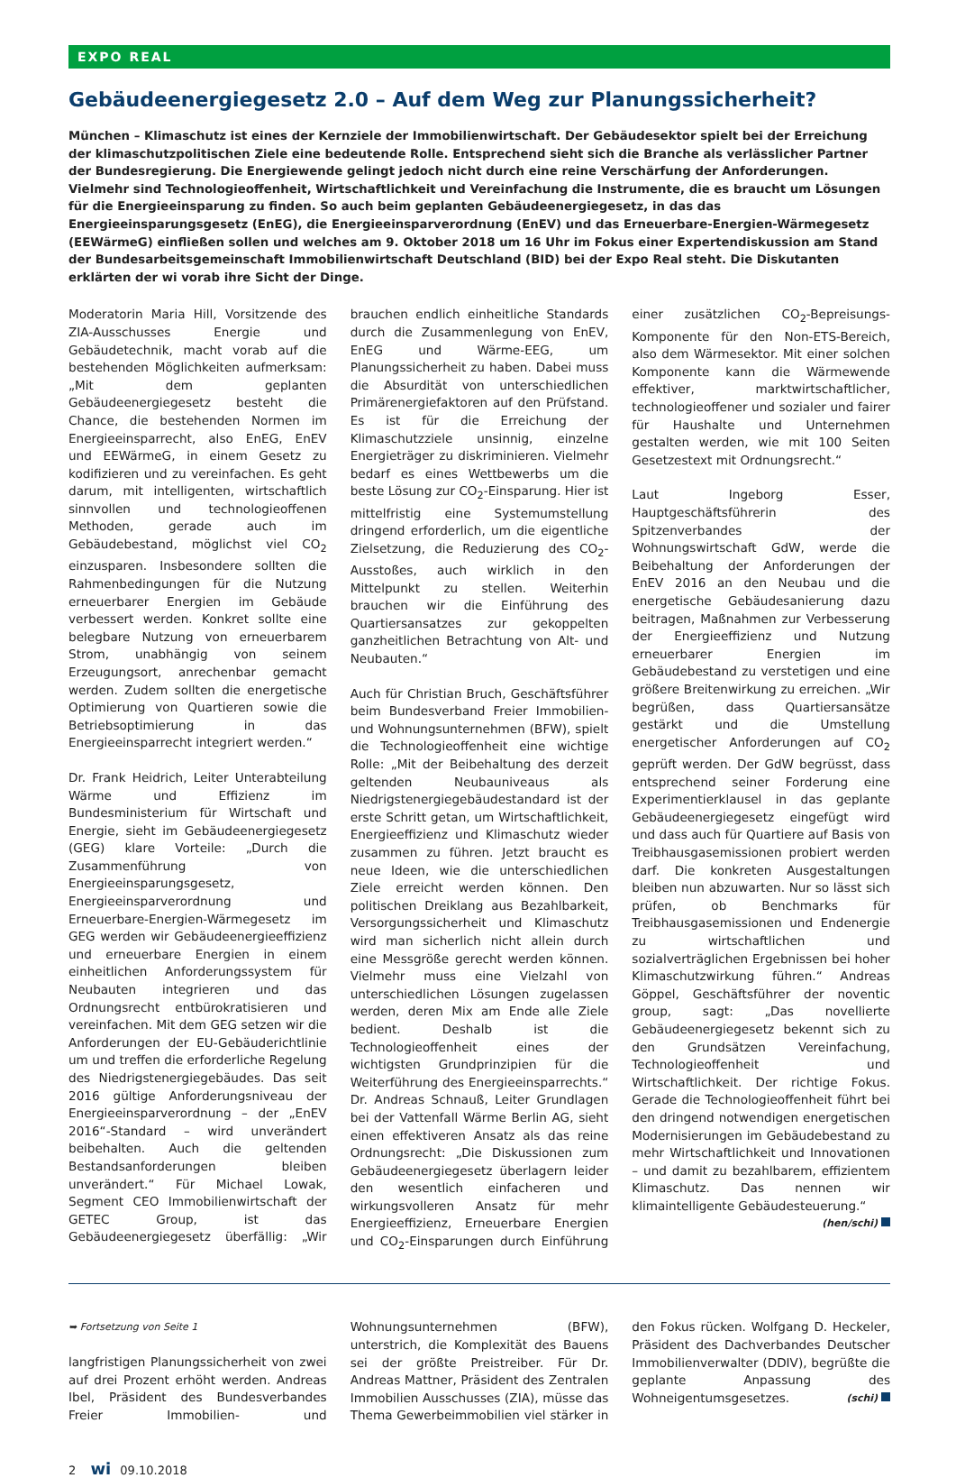EXPO REAL
Gebäudeenergiegesetz 2.0 – Auf dem Weg zur Planungssicherheit?
München – Klimaschutz ist eines der Kernziele der Immobilienwirtschaft. Der Gebäudesektor spielt bei der Erreichung der klimaschutzpolitischen Ziele eine bedeutende Rolle. Entsprechend sieht sich die Branche als verlässlicher Partner der Bundesregierung. Die Energiewende gelingt jedoch nicht durch eine reine Verschärfung der Anforderungen. Vielmehr sind Technologieoffenheit, Wirtschaftlichkeit und Vereinfachung die Instrumente, die es braucht um Lösungen für die Energieeinsparung zu finden. So auch beim geplanten Gebäudeenergiegesetz, in das das Energieeinsparungsgesetz (EnEG), die Energieeinsparverordnung (EnEV) und das Erneuerbare-Energien-Wärmegesetz (EEWärmeG) einfließen sollen und welches am 9. Oktober 2018 um 16 Uhr im Fokus einer Expertendiskussion am Stand der Bundesarbeitsgemeinschaft Immobilienwirtschaft Deutschland (BID) bei der Expo Real steht. Die Diskutanten erklärten der wi vorab ihre Sicht der Dinge.
Moderatorin Maria Hill, Vorsitzende des ZIA-Ausschusses Energie und Gebäudetechnik, macht vorab auf die bestehenden Möglichkeiten aufmerksam: „Mit dem geplanten Gebäudeenergiegesetz besteht die Chance, die bestehenden Normen im Energieeinsparrecht, also EnEG, EnEV und EEWärmeG, in einem Gesetz zu kodifizieren und zu vereinfachen. Es geht darum, mit intelligenten, wirtschaftlich sinnvollen und technologieoffenen Methoden, gerade auch im Gebäudebestand, möglichst viel CO<sub>2</sub> einzusparen. Insbesondere sollten die Rahmenbedingungen für die Nutzung erneuerbarer Energien im Gebäude verbessert werden. Konkret sollte eine belegbare Nutzung von erneuerbarem Strom, unabhängig von seinem Erzeugungsort, anrechenbar gemacht werden. Zudem sollten die energetische Optimierung von Quartieren sowie die Betriebsoptimierung in das Energieeinsparrecht integriert werden.“
Dr. Frank Heidrich, Leiter Unterabteilung Wärme und Effizienz im Bundesministerium für Wirtschaft und Energie, sieht im Gebäudeenergiegesetz (GEG) klare Vorteile: „Durch die Zusammenführung von Energieeinsparungsgesetz, Energieeinsparverordnung und Erneuerbare-Energien-Wärmegesetz im GEG werden wir Gebäudeenergieeffizienz und erneuerbare Energien in einem einheitlichen Anforderungssystem für Neubauten integrieren und das Ordnungsrecht entbürokratisieren und vereinfachen. Mit dem GEG setzen wir die Anforderungen der EU-Gebäuderichtlinie um und treffen die erforderliche Regelung des Niedrigstenergiegebäudes. Das seit 2016 gültige Anforderungsniveau der Energieeinsparverordnung – der „EnEV 2016“-Standard – wird unverändert beibehalten. Auch die geltenden Bestandsanforderungen bleiben unverändert.“ Für Michael Lowak, Segment CEO Immobilienwirtschaft der GETEC Group, ist das Gebäudeenergiegesetz überfällig: „Wir brauchen endlich einheitliche Standards durch die Zusammenlegung von EnEV, EnEG und Wärme-EEG, um Planungssicherheit zu haben. Dabei muss die Absurdität von unterschiedlichen Primärenergiefaktoren auf den Prüfstand. Es ist für die Erreichung der Klimaschutzziele unsinnig, einzelne Energieträger zu diskriminieren. Vielmehr bedarf es eines Wettbewerbs um die beste Lösung zur CO<sub>2</sub>-Einsparung. Hier ist mittelfristig eine Systemumstellung dringend erforderlich, um die eigentliche Zielsetzung, die Reduzierung des CO<sub>2</sub>-Ausstoßes, auch wirklich in den Mittelpunkt zu stellen. Weiterhin brauchen wir die Einführung des Quartiersansatzes zur gekoppelten ganzheitlichen Betrachtung von Alt- und Neubauten.“
Auch für Christian Bruch, Geschäftsführer beim Bundesverband Freier Immobilien- und Wohnungsunternehmen (BFW), spielt die Technologieoffenheit eine wichtige Rolle: „Mit der Beibehaltung des derzeit geltenden Neubauniveaus als Niedrigstenergiegebäudestandard ist der erste Schritt getan, um Wirtschaftlichkeit, Energieeffizienz und Klimaschutz wieder zusammen zu führen. Jetzt braucht es neue Ideen, wie die unterschiedlichen Ziele erreicht werden können. Den politischen Dreiklang aus Bezahlbarkeit, Versorgungssicherheit und Klimaschutz wird man sicherlich nicht allein durch eine Messgröße gerecht werden können. Vielmehr muss eine Vielzahl von unterschiedlichen Lösungen zugelassen werden, deren Mix am Ende alle Ziele bedient. Deshalb ist die Technologieoffenheit eines der wichtigsten Grundprinzipien für die Weiterführung des Energieeinsparrechts.“ Dr. Andreas Schnauß, Leiter Grundlagen bei der Vattenfall Wärme Berlin AG, sieht einen effektiveren Ansatz als das reine Ordnungsrecht: „Die Diskussionen zum Gebäudeenergiegesetz überlagern leider den wesentlich einfacheren und wirkungsvolleren Ansatz für mehr Energieeffizienz, Erneuerbare Energien und CO<sub>2</sub>-Einsparungen durch Einführung einer zusätzlichen CO<sub>2</sub>-Bepreisungs-Komponente für den Non-ETS-Bereich, also dem Wärmesektor. Mit einer solchen Komponente kann die Wärmewende effektiver, marktwirtschaftlicher, technologieoffener und sozialer und fairer für Haushalte und Unternehmen gestalten werden, wie mit 100 Seiten Gesetzestext mit Ordnungsrecht.“
Laut Ingeborg Esser, Hauptgeschäftsführerin des Spitzenverbandes der Wohnungswirtschaft GdW, werde die Beibehaltung der Anforderungen der EnEV 2016 an den Neubau und die energetische Gebäudesanierung dazu beitragen, Maßnahmen zur Verbesserung der Energieeffizienz und Nutzung erneuerbarer Energien im Gebäudebestand zu verstetigen und eine größere Breitenwirkung zu erreichen. „Wir begrüßen, dass Quartiersansätze gestärkt und die Umstellung energetischer Anforderungen auf CO<sub>2</sub> geprüft werden. Der GdW begrüsst, dass entsprechend seiner Forderung eine Experimentierklausel in das geplante Gebäudeenergiegesetz eingefügt wird und dass auch für Quartiere auf Basis von Treibhausgasemissionen probiert werden darf. Die konkreten Ausgestaltungen bleiben nun abzuwarten. Nur so lässt sich prüfen, ob Benchmarks für Treibhausgasemissionen und Endenergie zu wirtschaftlichen und sozialverträglichen Ergebnissen bei hoher Klimaschutzwirkung führen.“ Andreas Göppel, Geschäftsführer der noventic group, sagt: „Das novellierte Gebäudeenergiegesetz bekennt sich zu den Grundsätzen Vereinfachung, Technologieoffenheit und Wirtschaftlichkeit. Der richtige Fokus. Gerade die Technologieoffenheit führt bei den dringend notwendigen energetischen Modernisierungen im Gebäudebestand zu mehr Wirtschaftlichkeit und Innovationen – und damit zu bezahlbarem, effizientem Klimaschutz. Das nennen wir klimaintelligente Gebäudesteuerung.“ (hen/schi)
➥ Fortsetzung von Seite 1
langfristigen Planungssicherheit von zwei auf drei Prozent erhöht werden. Andreas Ibel, Präsident des Bundesverbandes Freier Immobilien- und Wohnungsunternehmen (BFW), unterstrich, die Komplexität des Bauens sei der größte Preistreiber. Für Dr. Andreas Mattner, Präsident des Zentralen Immobilien Ausschusses (ZIA), müsse das Thema Gewerbeimmobilien viel stärker in den Fokus rücken. Wolfgang D. Heckeler, Präsident des Dachverbandes Deutscher Immobilienverwalter (DDIV), begrüßte die geplante Anpassung des Wohneigentumsgesetzes. (schi)
2 wi 09.10.2018